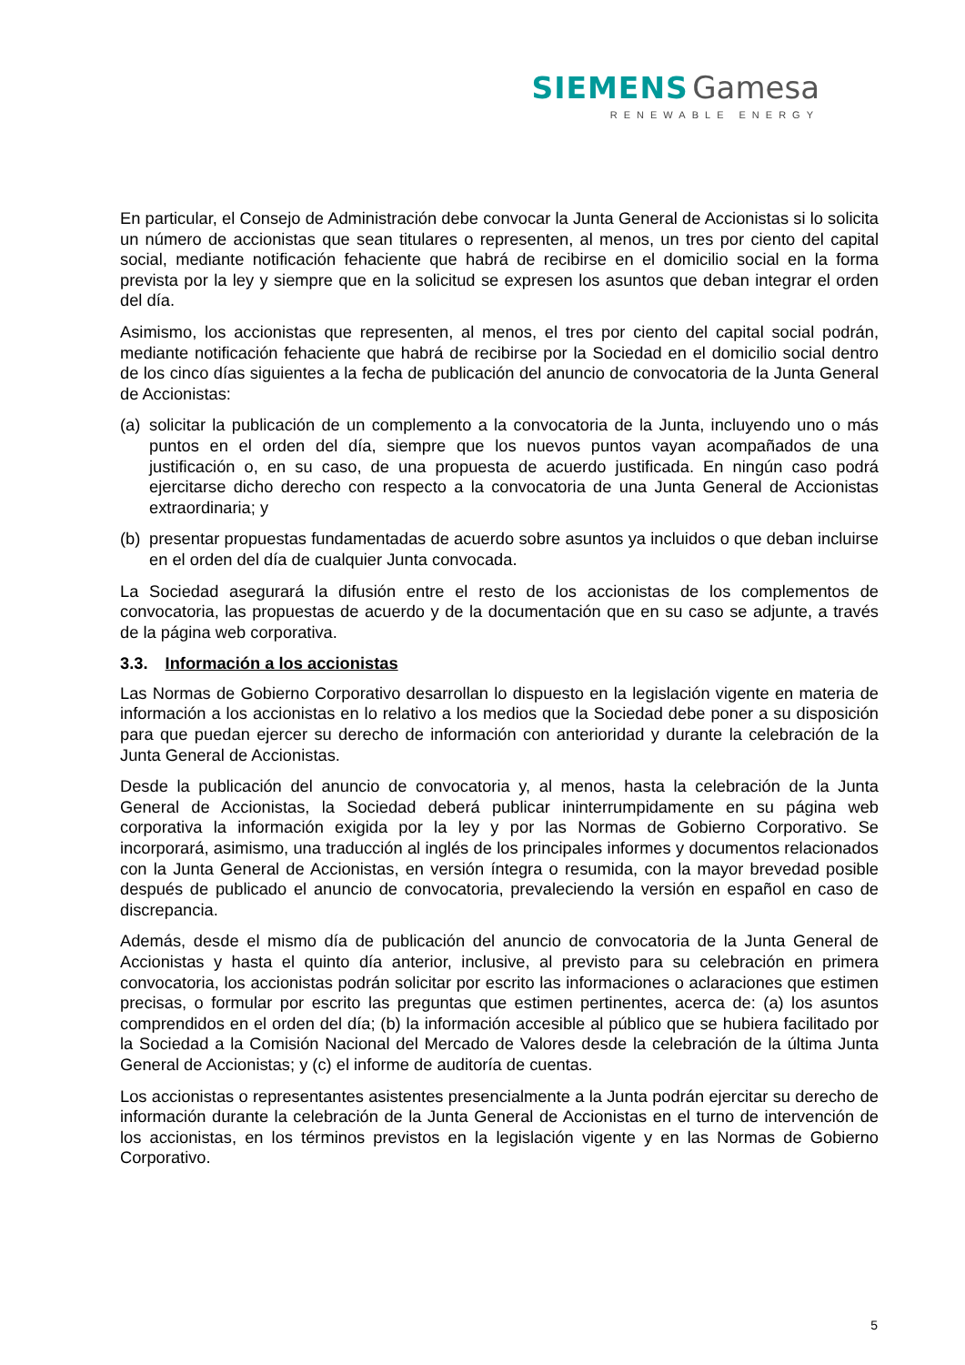SIEMENS Gamesa
RENEWABLE ENERGY
En particular, el Consejo de Administración debe convocar la Junta General de Accionistas si lo solicita un número de accionistas que sean titulares o representen, al menos, un tres por ciento del capital social, mediante notificación fehaciente que habrá de recibirse en el domicilio social en la forma prevista por la ley y siempre que en la solicitud se expresen los asuntos que deban integrar el orden del día.
Asimismo, los accionistas que representen, al menos, el tres por ciento del capital social podrán, mediante notificación fehaciente que habrá de recibirse por la Sociedad en el domicilio social dentro de los cinco días siguientes a la fecha de publicación del anuncio de convocatoria de la Junta General de Accionistas:
(a)
solicitar la publicación de un complemento a la convocatoria de la Junta, incluyendo uno o más puntos en el orden del día, siempre que los nuevos puntos vayan acompañados de una justificación o, en su caso, de una propuesta de acuerdo justificada. En ningún caso podrá ejercitarse dicho derecho con respecto a la convocatoria de una Junta General de Accionistas extraordinaria; y
(b)
presentar propuestas fundamentadas de acuerdo sobre asuntos ya incluidos o que deban incluirse en el orden del día de cualquier Junta convocada.
La Sociedad asegurará la difusión entre el resto de los accionistas de los complementos de convocatoria, las propuestas de acuerdo y de la documentación que en su caso se adjunte, a través de la página web corporativa.
3.3. Información a los accionistas
Las Normas de Gobierno Corporativo desarrollan lo dispuesto en la legislación vigente en materia de información a los accionistas en lo relativo a los medios que la Sociedad debe poner a su disposición para que puedan ejercer su derecho de información con anterioridad y durante la celebración de la Junta General de Accionistas.
Desde la publicación del anuncio de convocatoria y, al menos, hasta la celebración de la Junta General de Accionistas, la Sociedad deberá publicar ininterrumpidamente en su página web corporativa la información exigida por la ley y por las Normas de Gobierno Corporativo. Se incorporará, asimismo, una traducción al inglés de los principales informes y documentos relacionados con la Junta General de Accionistas, en versión íntegra o resumida, con la mayor brevedad posible después de publicado el anuncio de convocatoria, prevaleciendo la versión en español en caso de discrepancia.
Además, desde el mismo día de publicación del anuncio de convocatoria de la Junta General de Accionistas y hasta el quinto día anterior, inclusive, al previsto para su celebración en primera convocatoria, los accionistas podrán solicitar por escrito las informaciones o aclaraciones que estimen precisas, o formular por escrito las preguntas que estimen pertinentes, acerca de: (a) los asuntos comprendidos en el orden del día; (b) la información accesible al público que se hubiera facilitado por la Sociedad a la Comisión Nacional del Mercado de Valores desde la celebración de la última Junta General de Accionistas; y (c) el informe de auditoría de cuentas.
Los accionistas o representantes asistentes presencialmente a la Junta podrán ejercitar su derecho de información durante la celebración de la Junta General de Accionistas en el turno de intervención de los accionistas, en los términos previstos en la legislación vigente y en las Normas de Gobierno Corporativo.
5